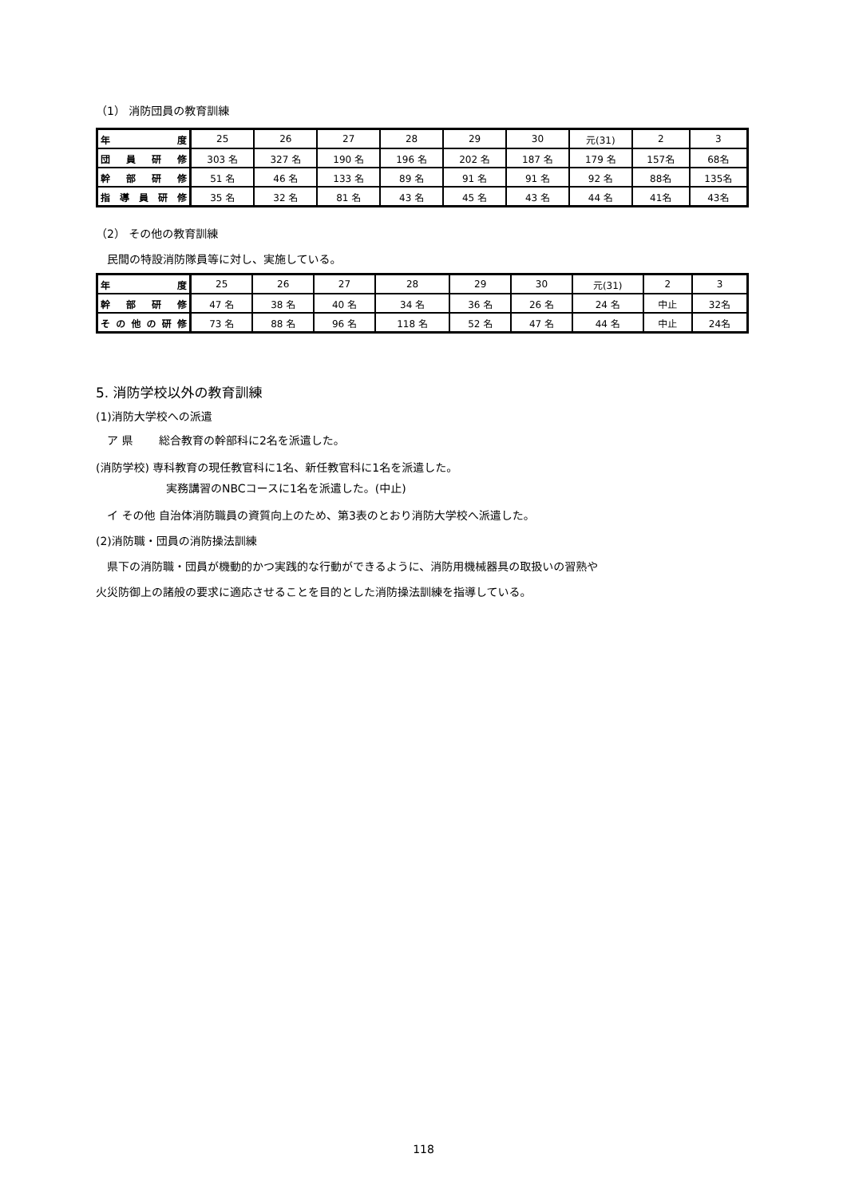（1） 消防団員の教育訓練
| 年 度 | 25 | 26 | 27 | 28 | 29 | 30 | 元(31) | 2 | 3 |
| 団 員 研 修 | 303 名 | 327 名 | 190 名 | 196 名 | 202 名 | 187 名 | 179 名 | 157名 | 68名 |
| 幹 部 研 修 | 51 名 | 46 名 | 133 名 | 89 名 | 91 名 | 91 名 | 92 名 | 88名 | 135名 |
| 指 導 員 研 修 | 35 名 | 32 名 | 81 名 | 43 名 | 45 名 | 43 名 | 44 名 | 41名 | 43名 |
（2） その他の教育訓練
　民間の特設消防隊員等に対し、実施している。
| 年 度 | 25 | 26 | 27 | 28 | 29 | 30 | 元(31) | 2 | 3 |
| 幹 部 研 修 | 47 名 | 38 名 | 40 名 | 34 名 | 36 名 | 26 名 | 24 名 | 中止 | 32名 |
| そ の 他 の 研 修 | 73 名 | 88 名 | 96 名 | 118 名 | 52 名 | 47 名 | 44 名 | 中止 | 24名 |
5. 消防学校以外の教育訓練
(1)消防大学校への派遣
　ア 県　　 総合教育の幹部科に2名を派遣した。
(消防学校) 専科教育の現任教官科に1名、新任教官科に1名を派遣した。
実務講習のNBCコースに1名を派遣した。(中止)
　イ その他 自治体消防職員の資質向上のため、第3表のとおり消防大学校へ派遣した。
(2)消防職・団員の消防操法訓練
　県下の消防職・団員が機動的かつ実践的な行動ができるように、消防用機械器具の取扱いの習熟や
火災防御上の諸般の要求に適応させることを目的とした消防操法訓練を指導している。
118